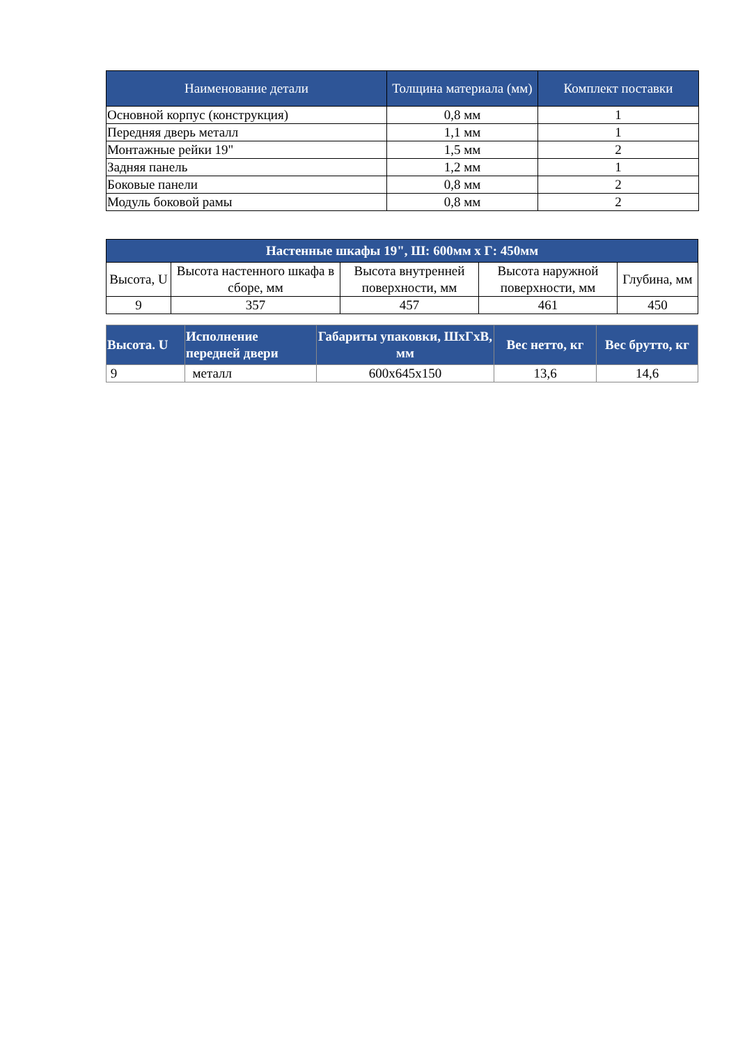| Наименование детали | Толщина материала (мм) | Комплект поставки |
| --- | --- | --- |
| Основной корпус (конструкция) | 0,8 мм | 1 |
| Передняя дверь металл | 1,1 мм | 1 |
| Монтажные рейки 19" | 1,5 мм | 2 |
| Задняя панель | 1,2 мм | 1 |
| Боковые панели | 0,8 мм | 2 |
| Модуль боковой рамы | 0,8 мм | 2 |
| Настенные шкафы 19", Ш: 600мм х Г: 450мм | | | | |
| --- | --- | --- | --- | --- |
| Высота, U | Высота настенного шкафа в сборе, мм | Высота внутренней поверхности, мм | Высота наружной поверхности, мм | Глубина, мм |
| 9 | 357 | 457 | 461 | 450 |
| Высота. U | Исполнение передней двери | Габариты упаковки, ШхГхВ, мм | Вес нетто, кг | Вес брутто, кг |
| --- | --- | --- | --- | --- |
| 9 | металл | 600х645х150 | 13,6 | 14,6 |